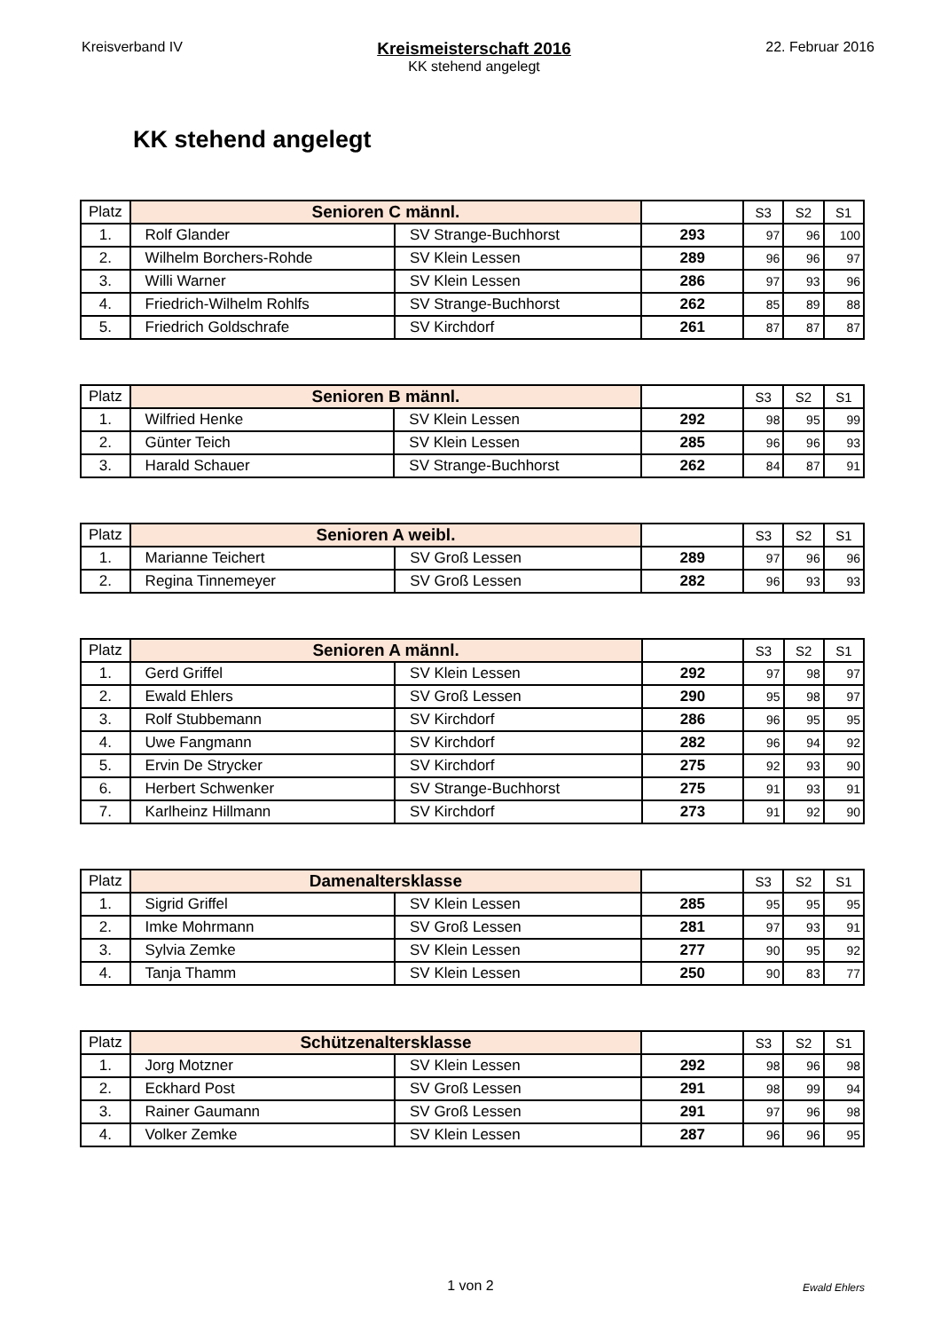Kreisverband IV
Kreismeisterschaft 2016
KK stehend angelegt
22. Februar 2016
KK stehend angelegt
| Platz | Senioren C männl. | | | S3 | S2 | S1 |
| 1. | Rolf Glander | SV Strange-Buchhorst | 293 | 97 | 96 | 100 |
| 2. | Wilhelm Borchers-Rohde | SV Klein Lessen | 289 | 96 | 96 | 97 |
| 3. | Willi Warner | SV Klein Lessen | 286 | 97 | 93 | 96 |
| 4. | Friedrich-Wilhelm Rohlfs | SV Strange-Buchhorst | 262 | 85 | 89 | 88 |
| 5. | Friedrich Goldschrafe | SV Kirchdorf | 261 | 87 | 87 | 87 |
| Platz | Senioren B männl. | | | S3 | S2 | S1 |
| 1. | Wilfried Henke | SV Klein Lessen | 292 | 98 | 95 | 99 |
| 2. | Günter Teich | SV Klein Lessen | 285 | 96 | 96 | 93 |
| 3. | Harald Schauer | SV Strange-Buchhorst | 262 | 84 | 87 | 91 |
| Platz | Senioren A weibl. | | | S3 | S2 | S1 |
| 1. | Marianne Teichert | SV Groß Lessen | 289 | 97 | 96 | 96 |
| 2. | Regina Tinnemeyer | SV Groß Lessen | 282 | 96 | 93 | 93 |
| Platz | Senioren A männl. | | | S3 | S2 | S1 |
| 1. | Gerd Griffel | SV Klein Lessen | 292 | 97 | 98 | 97 |
| 2. | Ewald Ehlers | SV Groß Lessen | 290 | 95 | 98 | 97 |
| 3. | Rolf Stubbemann | SV Kirchdorf | 286 | 96 | 95 | 95 |
| 4. | Uwe Fangmann | SV Kirchdorf | 282 | 96 | 94 | 92 |
| 5. | Ervin De Strycker | SV Kirchdorf | 275 | 92 | 93 | 90 |
| 6. | Herbert Schwenker | SV Strange-Buchhorst | 275 | 91 | 93 | 91 |
| 7. | Karlheinz Hillmann | SV Kirchdorf | 273 | 91 | 92 | 90 |
| Platz | Damenaltersklasse | | | S3 | S2 | S1 |
| 1. | Sigrid Griffel | SV Klein Lessen | 285 | 95 | 95 | 95 |
| 2. | Imke Mohrmann | SV Groß Lessen | 281 | 97 | 93 | 91 |
| 3. | Sylvia Zemke | SV Klein Lessen | 277 | 90 | 95 | 92 |
| 4. | Tanja Thamm | SV Klein Lessen | 250 | 90 | 83 | 77 |
| Platz | Schützenaltersklasse | | | S3 | S2 | S1 |
| 1. | Jorg Motzner | SV Klein Lessen | 292 | 98 | 96 | 98 |
| 2. | Eckhard Post | SV Groß Lessen | 291 | 98 | 99 | 94 |
| 3. | Rainer Gaumann | SV Groß Lessen | 291 | 97 | 96 | 98 |
| 4. | Volker Zemke | SV Klein Lessen | 287 | 96 | 96 | 95 |
1 von 2
Ewald Ehlers